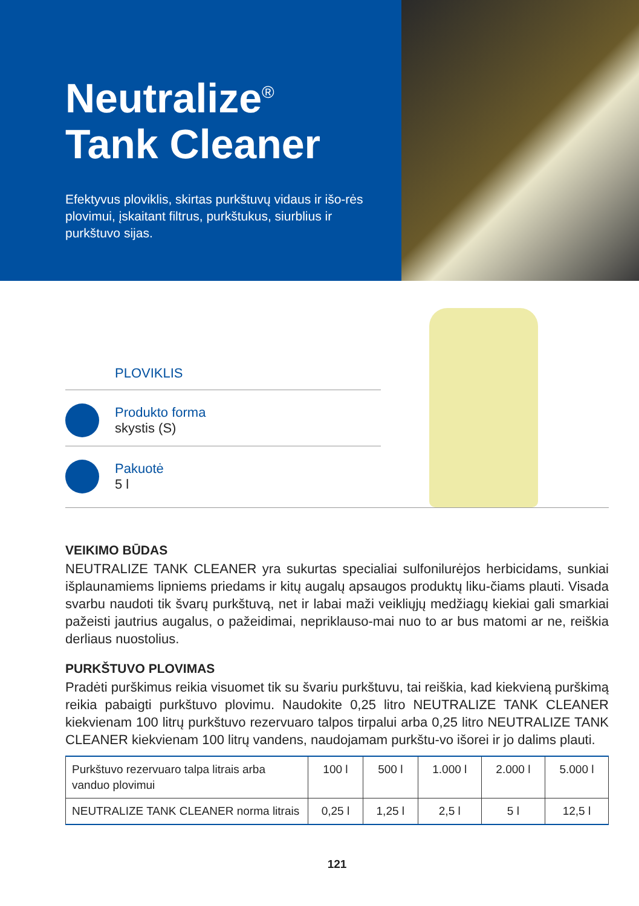Neutralize<sup>®</sup>
Tank Cleaner
Efektyvus ploviklis, skirtas purkštuvų vidaus ir išo-rės plovimui, įskaitant filtrus, purkštukus, siurblius ir purkštuvo sijas.
PLOVIKLIS
Produkto forma
skystis (S)
Pakuotė
5 l
VEIKIMO BŪDAS
NEUTRALIZE TANK CLEANER yra sukurtas specialiai sulfonilurėjos herbicidams, sunkiai išplaunamiems lipniems priedams ir kitų augalų apsaugos produktų liku-čiams plauti. Visada svarbu naudoti tik švarų purkštuvą, net ir labai maži veikliųjų medžiagų kiekiai gali smarkiai pažeisti jautrius augalus, o pažeidimai, nepriklauso-mai nuo to ar bus matomi ar ne, reiškia derliaus nuostolius.
PURKŠTUVO PLOVIMAS
Pradėti purškimus reikia visuomet tik su švariu purkštuvu, tai reiškia, kad kiekvieną purškimą reikia pabaigti purkštuvo plovimu. Naudokite 0,25 litro NEUTRALIZE TANK CLEANER kiekvienam 100 litrų purkštuvo rezervuaro talpos tirpalui arba 0,25 litro NEUTRALIZE TANK CLEANER kiekvienam 100 litrų vandens, naudojamam purkštu-vo išorei ir jo dalims plauti.
| Purkštuvo rezervuaro talpa litrais arba vanduo plovimui | 100 l | 500 l | 1.000 l | 2.000 l | 5.000 l |
| NEUTRALIZE TANK CLEANER norma litrais | 0,25 l | 1,25 l | 2,5 l | 5 l | 12,5 l |
121